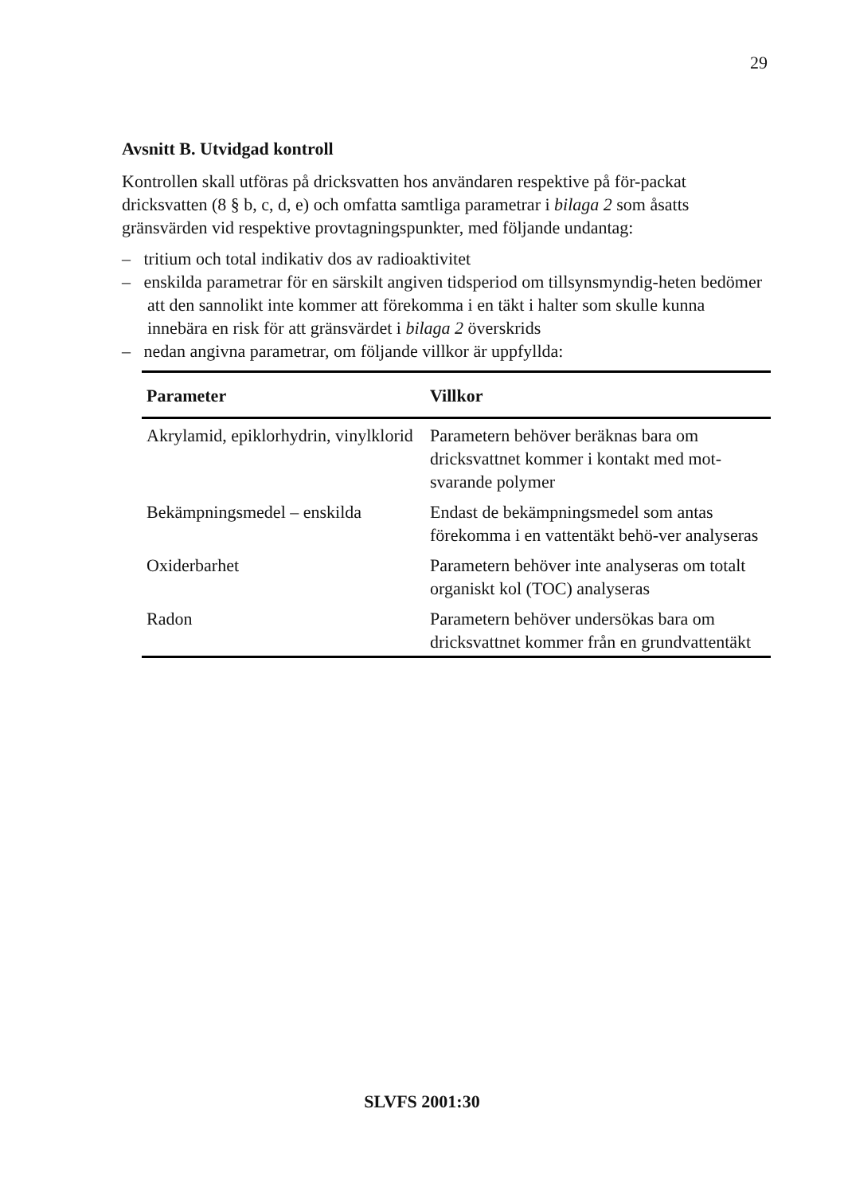29
Avsnitt B. Utvidgad kontroll
Kontrollen skall utföras på dricksvatten hos användaren respektive på för-packat dricksvatten (8 § b, c, d, e) och omfatta samtliga parametrar i bilaga 2 som åsatts gränsvärden vid respektive provtagningspunkter, med följande undantag:
– tritium och total indikativ dos av radioaktivitet
– enskilda parametrar för en särskilt angiven tidsperiod om tillsynsmyndig-heten bedömer att den sannolikt inte kommer att förekomma i en täkt i halter som skulle kunna innebära en risk för att gränsvärdet i bilaga 2 överskrids
– nedan angivna parametrar, om följande villkor är uppfyllda:
| Parameter | Villkor |
| --- | --- |
| Akrylamid, epiklorhydrin, vinylklorid | Parametern behöver beräknas bara om dricksvattnet kommer i kontakt med mot-svarande polymer |
| Bekämpningsmedel – enskilda | Endast de bekämpningsmedel som antas förekomma i en vattentäkt behö-ver analyseras |
| Oxiderbarhet | Parametern behöver inte analyseras om totalt organiskt kol (TOC) analyseras |
| Radon | Parametern behöver undersökas bara om dricksvattnet kommer från en grundvattentäkt |
SLVFS 2001:30